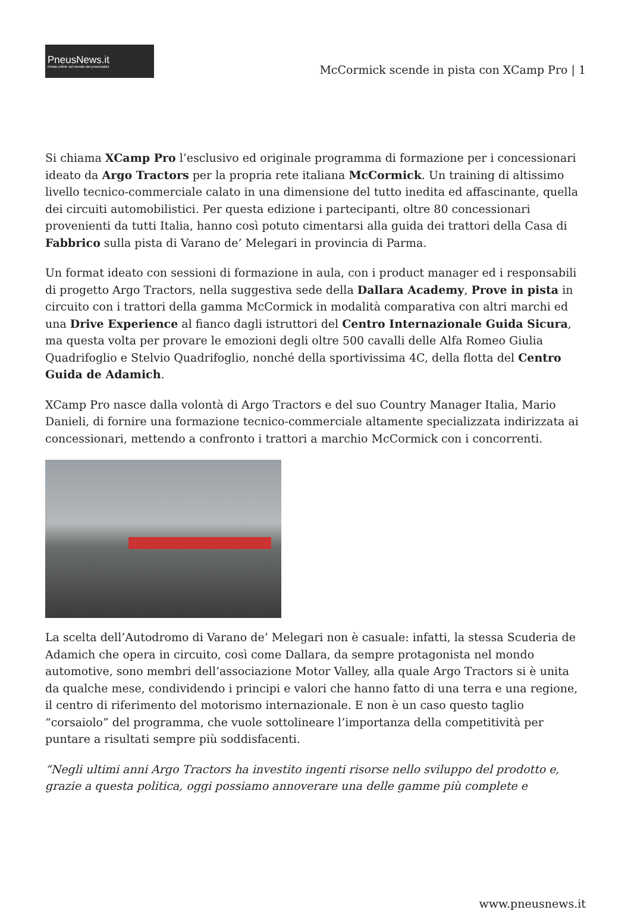PneusNews.it
rivista online sul mondo dei pneumatici
McCormick scende in pista con XCamp Pro | 1
Si chiama XCamp Pro l’esclusivo ed originale programma di formazione per i concessionari ideato da Argo Tractors per la propria rete italiana McCormick. Un training di altissimo livello tecnico-commerciale calato in una dimensione del tutto inedita ed affascinante, quella dei circuiti automobilistici. Per questa edizione i partecipanti, oltre 80 concessionari provenienti da tutti Italia, hanno così potuto cimentarsi alla guida dei trattori della Casa di Fabbrico sulla pista di Varano de’ Melegari in provincia di Parma.
Un format ideato con sessioni di formazione in aula, con i product manager ed i responsabili di progetto Argo Tractors, nella suggestiva sede della Dallara Academy, Prove in pista in circuito con i trattori della gamma McCormick in modalità comparativa con altri marchi ed una Drive Experience al fianco dagli istruttori del Centro Internazionale Guida Sicura, ma questa volta per provare le emozioni degli oltre 500 cavalli delle Alfa Romeo Giulia Quadrifoglio e Stelvio Quadrifoglio, nonché della sportivissima 4C, della flotta del Centro Guida de Adamich.
XCamp Pro nasce dalla volontà di Argo Tractors e del suo Country Manager Italia, Mario Danieli, di fornire una formazione tecnico-commerciale altamente specializzata indirizzata ai concessionari, mettendo a confronto i trattori a marchio McCormick con i concorrenti.
La scelta dell’Autodromo di Varano de’ Melegari non è casuale: infatti, la stessa Scuderia de Adamich che opera in circuito, così come Dallara, da sempre protagonista nel mondo automotive, sono membri dell’associazione Motor Valley, alla quale Argo Tractors si è unita da qualche mese, condividendo i principi e valori che hanno fatto di una terra e una regione, il centro di riferimento del motorismo internazionale. E non è un caso questo taglio “corsaiolo” del programma, che vuole sottolineare l’importanza della competitività per puntare a risultati sempre più soddisfacenti.
“Negli ultimi anni Argo Tractors ha investito ingenti risorse nello sviluppo del prodotto e, grazie a questa politica, oggi possiamo annoverare una delle gamme più complete e
www.pneusnews.it